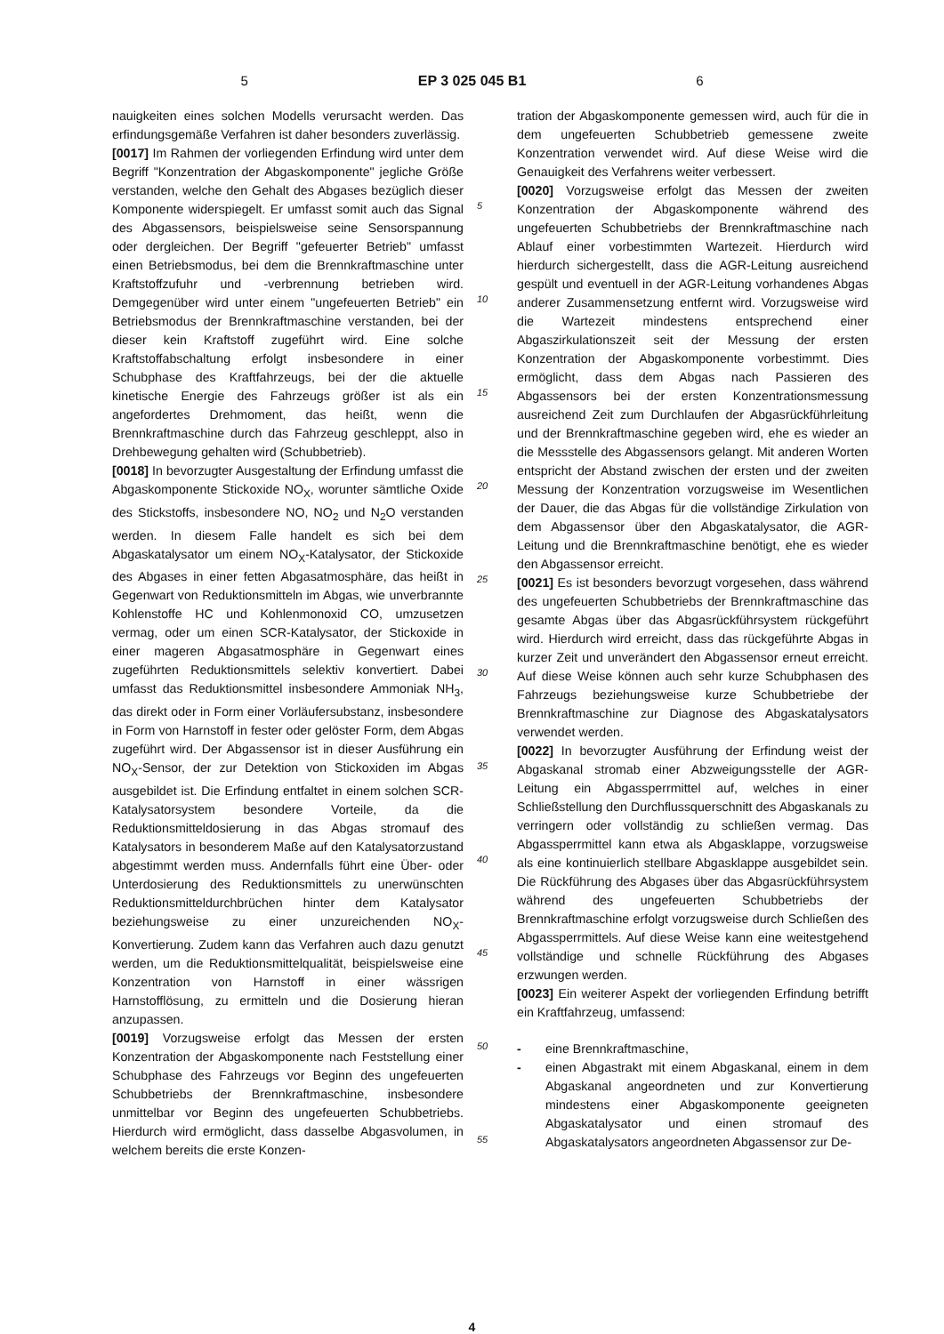5 EP 3 025 045 B1 6
nauigkeiten eines solchen Modells verursacht werden. Das erfindungsgemäße Verfahren ist daher besonders zuverlässig.
[0017] Im Rahmen der vorliegenden Erfindung wird unter dem Begriff "Konzentration der Abgaskomponente" jegliche Größe verstanden, welche den Gehalt des Abgases bezüglich dieser Komponente widerspiegelt. Er umfasst somit auch das Signal des Abgassensors, beispielsweise seine Sensorspannung oder dergleichen. Der Begriff "gefeuerter Betrieb" umfasst einen Betriebsmodus, bei dem die Brennkraftmaschine unter Kraftstoffzufuhr und -verbrennung betrieben wird. Demgegenüber wird unter einem "ungefeuerten Betrieb" ein Betriebsmodus der Brennkraftmaschine verstanden, bei der dieser kein Kraftstoff zugeführt wird. Eine solche Kraftstoffabschaltung erfolgt insbesondere in einer Schubphase des Kraftfahrzeugs, bei der die aktuelle kinetische Energie des Fahrzeugs größer ist als ein angefordertes Drehmoment, das heißt, wenn die Brennkraftmaschine durch das Fahrzeug geschleppt, also in Drehbewegung gehalten wird (Schubbetrieb).
[0018] In bevorzugter Ausgestaltung der Erfindung umfasst die Abgaskomponente Stickoxide NO<sub>X</sub>, worunter sämtliche Oxide des Stickstoffs, insbesondere NO, NO<sub>2</sub> und N<sub>2</sub>O verstanden werden. In diesem Falle handelt es sich bei dem Abgaskatalysator um einem NO<sub>X</sub>-Katalysator, der Stickoxide des Abgases in einer fetten Abgasatmosphäre, das heißt in Gegenwart von Reduktionsmitteln im Abgas, wie unverbrannte Kohlenstoffe HC und Kohlenmonoxid CO, umzusetzen vermag, oder um einen SCR-Katalysator, der Stickoxide in einer mageren Abgasatmosphäre in Gegenwart eines zugeführten Reduktionsmittels selektiv konvertiert. Dabei umfasst das Reduktionsmittel insbesondere Ammoniak NH<sub>3</sub>, das direkt oder in Form einer Vorläufersubstanz, insbesondere in Form von Harnstoff in fester oder gelöster Form, dem Abgas zugeführt wird. Der Abgassensor ist in dieser Ausführung ein NO<sub>X</sub>-Sensor, der zur Detektion von Stickoxiden im Abgas ausgebildet ist. Die Erfindung entfaltet in einem solchen SCR-Katalysatorsystem besondere Vorteile, da die Reduktionsmitteldosierung in das Abgas stromauf des Katalysators in besonderem Maße auf den Katalysatorzustand abgestimmt werden muss. Andernfalls führt eine Über- oder Unterdosierung des Reduktionsmittels zu unerwünschten Reduktionsmitteldurchbrüchen hinter dem Katalysator beziehungsweise zu einer unzureichenden NO<sub>X</sub>-Konvertierung. Zudem kann das Verfahren auch dazu genutzt werden, um die Reduktionsmittelqualität, beispielsweise eine Konzentration von Harnstoff in einer wässrigen Harnstofflösung, zu ermitteln und die Dosierung hieran anzupassen.
[0019] Vorzugsweise erfolgt das Messen der ersten Konzentration der Abgaskomponente nach Feststellung einer Schubphase des Fahrzeugs vor Beginn des ungefeuerten Schubbetriebs der Brennkraftmaschine, insbesondere unmittelbar vor Beginn des ungefeuerten Schubbetriebs. Hierdurch wird ermöglicht, dass dasselbe Abgasvolumen, in welchem bereits die erste Konzen-
5
10
15
20
25
30
35
40
45
50
55
tration der Abgaskomponente gemessen wird, auch für die in dem ungefeuerten Schubbetrieb gemessene zweite Konzentration verwendet wird. Auf diese Weise wird die Genauigkeit des Verfahrens weiter verbessert.
[0020] Vorzugsweise erfolgt das Messen der zweiten Konzentration der Abgaskomponente während des ungefeuerten Schubbetriebs der Brennkraftmaschine nach Ablauf einer vorbestimmten Wartezeit. Hierdurch wird hierdurch sichergestellt, dass die AGR-Leitung ausreichend gespült und eventuell in der AGR-Leitung vorhandenes Abgas anderer Zusammensetzung entfernt wird. Vorzugsweise wird die Wartezeit mindestens entsprechend einer Abgaszirkulationszeit seit der Messung der ersten Konzentration der Abgaskomponente vorbestimmt. Dies ermöglicht, dass dem Abgas nach Passieren des Abgassensors bei der ersten Konzentrationsmessung ausreichend Zeit zum Durchlaufen der Abgasrückführleitung und der Brennkraftmaschine gegeben wird, ehe es wieder an die Messstelle des Abgassensors gelangt. Mit anderen Worten entspricht der Abstand zwischen der ersten und der zweiten Messung der Konzentration vorzugsweise im Wesentlichen der Dauer, die das Abgas für die vollständige Zirkulation von dem Abgassensor über den Abgaskatalysator, die AGR-Leitung und die Brennkraftmaschine benötigt, ehe es wieder den Abgassensor erreicht.
[0021] Es ist besonders bevorzugt vorgesehen, dass während des ungefeuerten Schubbetriebs der Brennkraftmaschine das gesamte Abgas über das Abgasrückführsystem rückgeführt wird. Hierdurch wird erreicht, dass das rückgeführte Abgas in kurzer Zeit und unverändert den Abgassensor erneut erreicht. Auf diese Weise können auch sehr kurze Schubphasen des Fahrzeugs beziehungsweise kurze Schubbetriebe der Brennkraftmaschine zur Diagnose des Abgaskatalysators verwendet werden.
[0022] In bevorzugter Ausführung der Erfindung weist der Abgaskanal stromab einer Abzweigungsstelle der AGR-Leitung ein Abgassperrmittel auf, welches in einer Schließstellung den Durchflussquerschnitt des Abgaskanals zu verringern oder vollständig zu schließen vermag. Das Abgassperrmittel kann etwa als Abgasklappe, vorzugsweise als eine kontinuierlich stellbare Abgasklappe ausgebildet sein. Die Rückführung des Abgases über das Abgasrückführsystem während des ungefeuerten Schubbetriebs der Brennkraftmaschine erfolgt vorzugsweise durch Schließen des Abgassperrmittels. Auf diese Weise kann eine weitestgehend vollständige und schnelle Rückführung des Abgases erzwungen werden.
[0023] Ein weiterer Aspekt der vorliegenden Erfindung betrifft ein Kraftfahrzeug, umfassend:
- eine Brennkraftmaschine,
- einen Abgastrakt mit einem Abgaskanal, einem in dem Abgaskanal angeordneten und zur Konvertierung mindestens einer Abgaskomponente geeigneten Abgaskatalysator und einen stromauf des Abgaskatalysators angeordneten Abgassensor zur De-
4